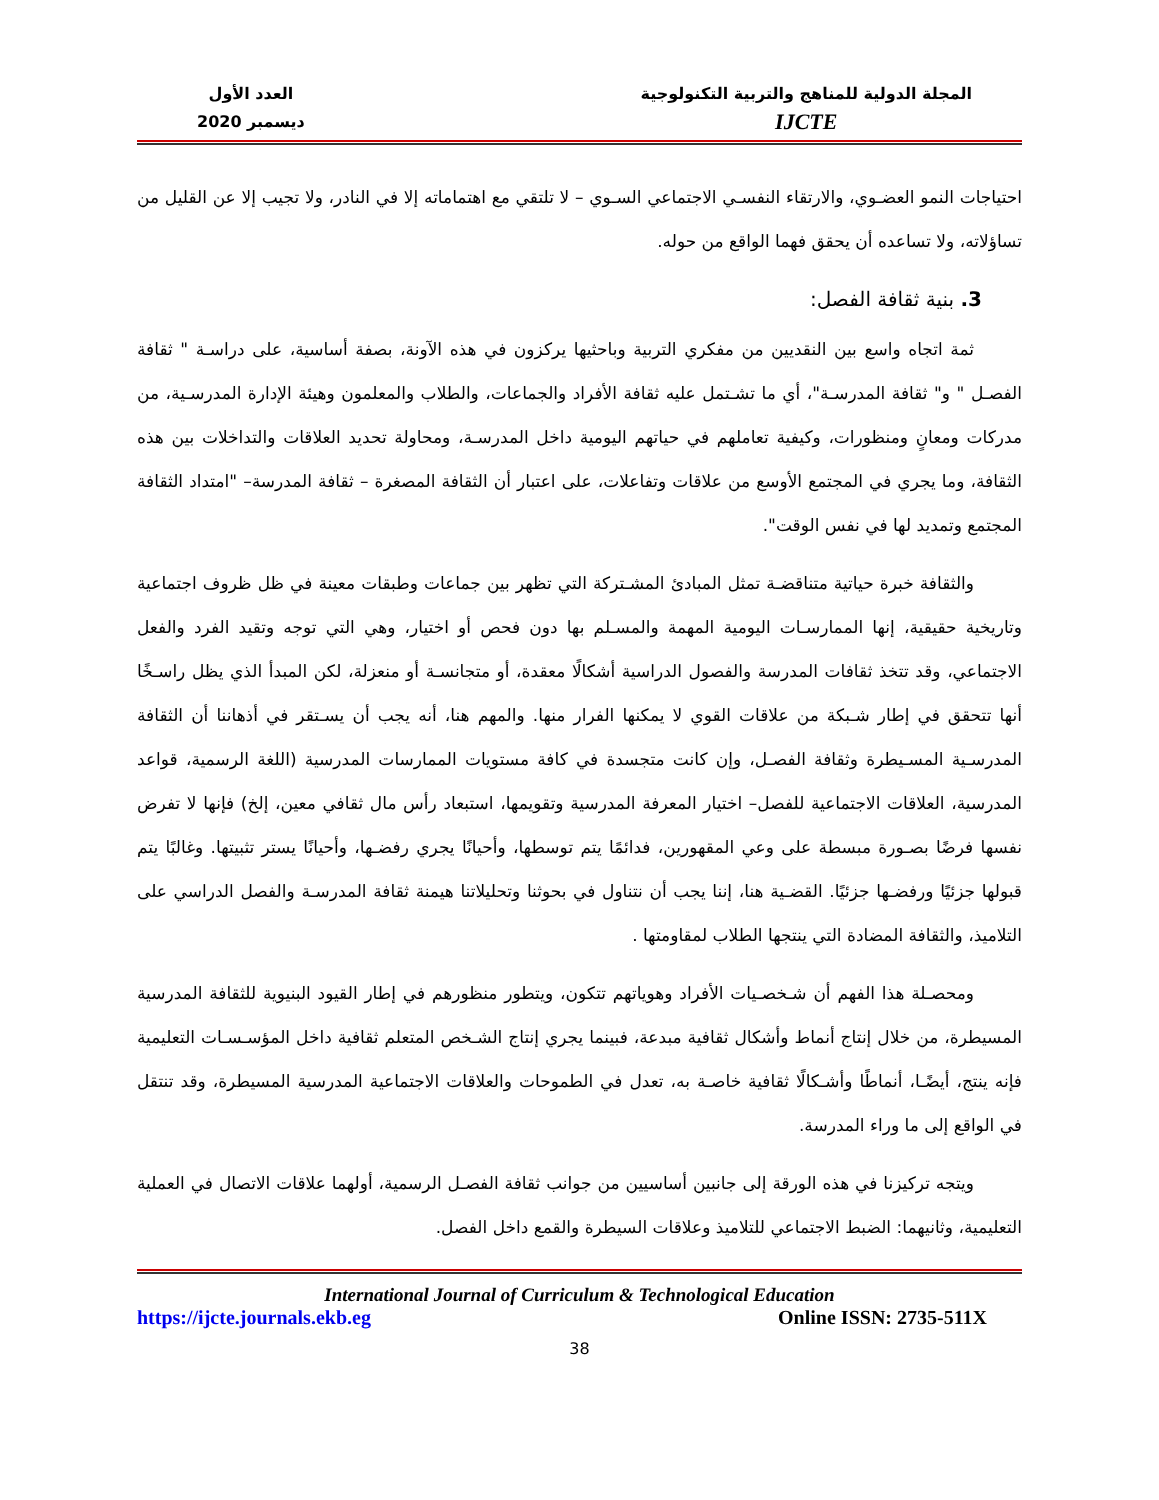المجلة الدولية للمناهج والتربية التكنولوجية
IJCTE
العدد الأول
ديسمبر 2020
احتياجات النمو العضـوي، والارتقاء النفسـي الاجتماعي السـوي – لا تلتقي مع اهتماماته إلا في النادر، ولا تجيب إلا عن القليل من تساؤلاته، ولا تساعده أن يحقق فهما الواقع من حوله.
3. بنية ثقافة الفصل:
ثمة اتجاه واسع بين النقديين من مفكري التربية وباحثيها يركزون في هذه الآونة، بصفة أساسية، على دراسـة " ثقافة الفصـل " و" ثقافة المدرسـة"، أي ما تشـتمل عليه ثقافة الأفراد والجماعات، والطلاب والمعلمون وهيئة الإدارة المدرسـية، من مدركات ومعانٍ ومنظورات، وكيفية تعاملهم في حياتهم اليومية داخل المدرسـة، ومحاولة تحديد العلاقات والتداخلات بين هذه الثقافة، وما يجري في المجتمع الأوسع من علاقات وتفاعلات، على اعتبار أن الثقافة المصغرة – ثقافة المدرسة– "امتداد الثقافة المجتمع وتمديد لها في نفس الوقت".
والثقافة خبرة حياتية متناقضـة تمثل المبادئ المشـتركة التي تظهر بين جماعات وطبقات معينة في ظل ظروف اجتماعية وتاريخية حقيقية، إنها الممارسـات اليومية المهمة والمسـلم بها دون فحص أو اختيار، وهي التي توجه وتقيد الفرد والفعل الاجتماعي، وقد تتخذ ثقافات المدرسة والفصول الدراسية أشكالًا معقدة، أو متجانسـة أو منعزلة، لكن المبدأ الذي يظل راسـخًا أنها تتحقق في إطار شـبكة من علاقات القوي لا يمكنها الفرار منها. والمهم هنا، أنه يجب أن يسـتقر في أذهاننا أن الثقافة المدرسـية المسـيطرة وثقافة الفصـل، وإن كانت متجسدة في كافة مستويات الممارسات المدرسية (اللغة الرسمية، قواعد المدرسية، العلاقات الاجتماعية للفصل– اختيار المعرفة المدرسية وتقويمها، استبعاد رأس مال ثقافي معين، إلخ) فإنها لا تفرض نفسها فرضًا بصـورة مبسطة على وعي المقهورين، فدائمًا يتم توسطها، وأحيانًا يجري رفضـها، وأحيانًا يستر تثبيتها. وغالبًا يتم قبولها جزئيًا ورفضـها جزئيًا. القضـية هنا، إننا يجب أن نتناول في بحوثنا وتحليلاتنا هيمنة ثقافة المدرسـة والفصل الدراسي على التلاميذ، والثقافة المضادة التي ينتجها الطلاب لمقاومتها .
ومحصـلة هذا الفهم أن شـخصـيات الأفراد وهوياتهم تتكون، ويتطور منظورهم في إطار القيود البنيوية للثقافة المدرسية المسيطرة، من خلال إنتاج أنماط وأشكال ثقافية مبدعة، فبينما يجري إنتاج الشـخص المتعلم ثقافية داخل المؤسـسـات التعليمية فإنه ينتج، أيضًـا، أنماطًا وأشـكالًا ثقافية خاصـة به، تعدل في الطموحات والعلاقات الاجتماعية المدرسية المسيطرة، وقد تنتقل في الواقع إلى ما وراء المدرسة.
ويتجه تركيزنا في هذه الورقة إلى جانبين أساسيين من جوانب ثقافة الفصـل الرسمية، أولهما علاقات الاتصال في العملية التعليمية، وثانيهما: الضبط الاجتماعي للتلاميذ وعلاقات السيطرة والقمع داخل الفصل.
International Journal of Curriculum & Technological Education
https://ijcte.journals.ekb.eg Online ISSN: 2735-511X
38